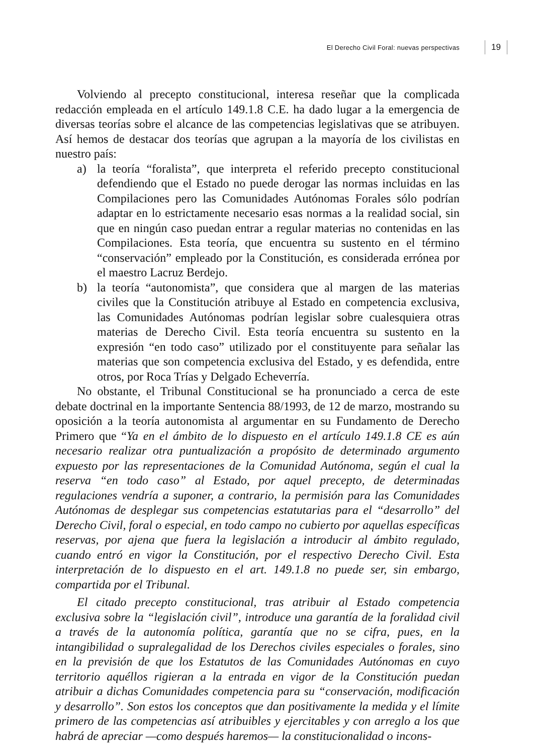El Derecho Civil Foral: nuevas perspectivas 19
Volviendo al precepto constitucional, interesa reseñar que la complicada redacción empleada en el artículo 149.1.8 C.E. ha dado lugar a la emergencia de diversas teorías sobre el alcance de las competencias legislativas que se atribuyen. Así hemos de destacar dos teorías que agrupan a la mayoría de los civilistas en nuestro país:
a) la teoría “foralista”, que interpreta el referido precepto constitucional defendiendo que el Estado no puede derogar las normas incluidas en las Compilaciones pero las Comunidades Autónomas Forales sólo podrían adaptar en lo estrictamente necesario esas normas a la realidad social, sin que en ningún caso puedan entrar a regular materias no contenidas en las Compilaciones. Esta teoría, que encuentra su sustento en el término “conservación” empleado por la Constitución, es considerada errónea por el maestro Lacruz Berdejo.
b) la teoría “autonomista”, que considera que al margen de las materias civiles que la Constitución atribuye al Estado en competencia exclusiva, las Comunidades Autónomas podrían legislar sobre cualesquiera otras materias de Derecho Civil. Esta teoría encuentra su sustento en la expresión “en todo caso” utilizado por el constituyente para señalar las materias que son competencia exclusiva del Estado, y es defendida, entre otros, por Roca Trías y Delgado Echeverría.
No obstante, el Tribunal Constitucional se ha pronunciado a cerca de este debate doctrinal en la importante Sentencia 88/1993, de 12 de marzo, mostrando su oposición a la teoría autonomista al argumentar en su Fundamento de Derecho Primero que “Ya en el ámbito de lo dispuesto en el artículo 149.1.8 CE es aún necesario realizar otra puntualización a propósito de determinado argumento expuesto por las representaciones de la Comunidad Autónoma, según el cual la reserva “en todo caso” al Estado, por aquel precepto, de determinadas regulaciones vendría a suponer, a contrario, la permisión para las Comunidades Autónomas de desplegar sus competencias estatutarias para el “desarrollo” del Derecho Civil, foral o especial, en todo campo no cubierto por aquellas específicas reservas, por ajena que fuera la legislación a introducir al ámbito regulado, cuando entró en vigor la Constitución, por el respectivo Derecho Civil. Esta interpretación de lo dispuesto en el art. 149.1.8 no puede ser, sin embargo, compartida por el Tribunal.
El citado precepto constitucional, tras atribuir al Estado competencia exclusiva sobre la “legislación civil”, introduce una garantía de la foralidad civil a través de la autonomía política, garantía que no se cifra, pues, en la intangibilidad o supralegalidad de los Derechos civiles especiales o forales, sino en la previsión de que los Estatutos de las Comunidades Autónomas en cuyo territorio aquéllos rigieran a la entrada en vigor de la Constitución puedan atribuir a dichas Comunidades competencia para su “conservación, modificación y desarrollo”. Son estos los conceptos que dan positivamente la medida y el límite primero de las competencias así atribuibles y ejercitables y con arreglo a los que habrá de apreciar —como después haremos— la constitucionalidad o incons-